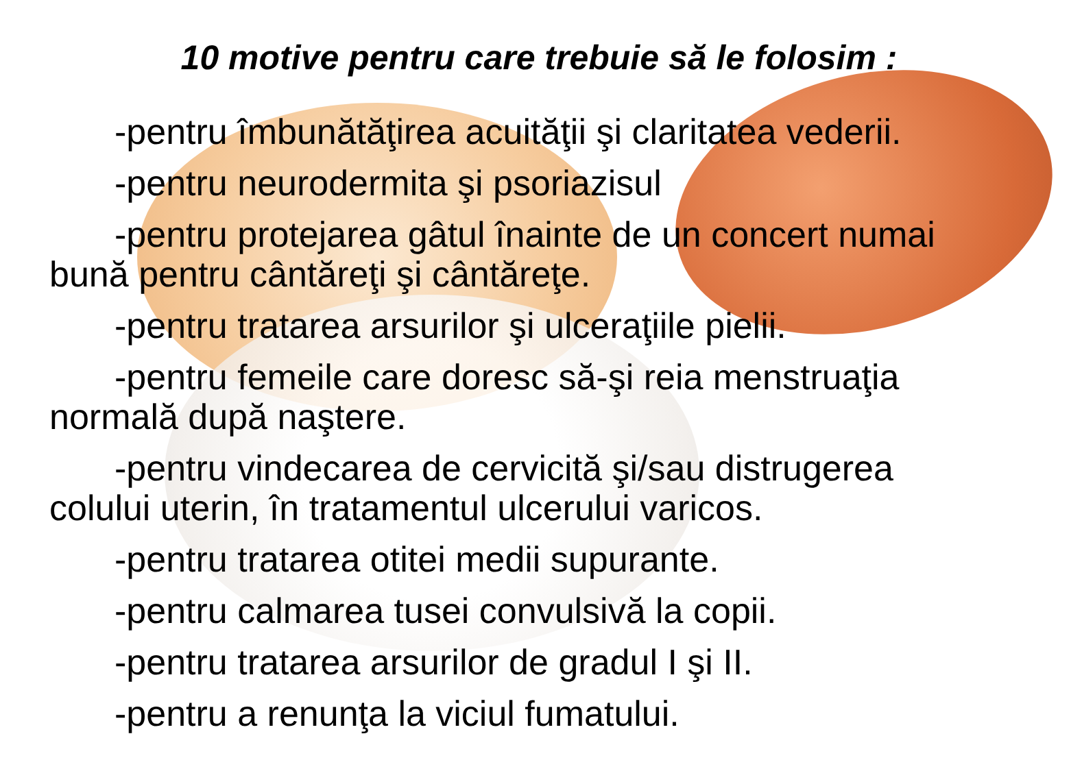10 motive pentru care trebuie să le folosim :
-pentru îmbunătăţirea acuităţii şi claritatea vederii.
-pentru neurodermita şi psoriazisul
-pentru protejarea gâtul înainte de un concert numai bună pentru cântăreţi şi cântăreţe.
-pentru tratarea arsurilor şi ulceraţiile pielii.
-pentru femeile care doresc să-şi reia menstruaţia normală după naştere.
-pentru vindecarea de cervicită şi/sau distrugerea colului uterin, în tratamentul ulcerului varicos.
-pentru tratarea otitei medii supurante.
-pentru calmarea tusei convulsivă la copii.
-pentru tratarea arsurilor de gradul I şi II.
-pentru a renunţa la viciul fumatului.